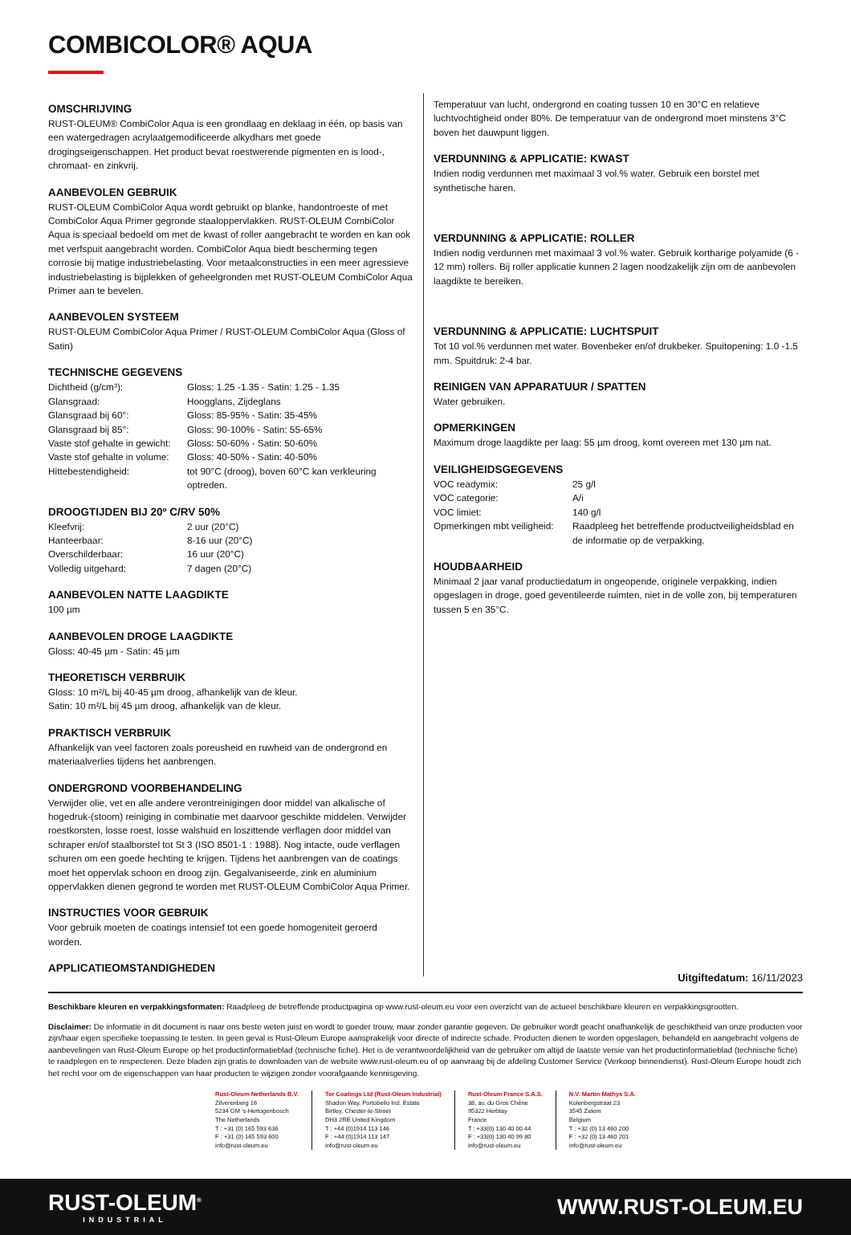COMBICOLOR® AQUA
OMSCHRIJVING
RUST-OLEUM® CombiColor Aqua is een grondlaag en deklaag in één, op basis van een watergedragen acrylaatgemodificeerde alkydhars met goede drogingseigenschappen. Het product bevat roestwerende pigmenten en is lood-, chromaat- en zinkvrij.
AANBEVOLEN GEBRUIK
RUST-OLEUM CombiColor Aqua wordt gebruikt op blanke, handontroeste of met CombiColor Aqua Primer gegronde staaloppervlakken. RUST-OLEUM CombiColor Aqua is speciaal bedoeld om met de kwast of roller aangebracht te worden en kan ook met verfspuit aangebracht worden. CombiColor Aqua biedt bescherming tegen corrosie bij matige industriebelasting. Voor metaalconstructies in een meer agressieve industriebelasting is bijplekken of geheelgronden met RUST-OLEUM CombiColor Aqua Primer aan te bevelen.
AANBEVOLEN SYSTEEM
RUST-OLEUM CombiColor Aqua Primer / RUST-OLEUM CombiColor Aqua (Gloss of Satin)
TECHNISCHE GEGEVENS
| Dichtheid (g/cm³): | Gloss: 1.25 -1.35 - Satin: 1.25 - 1.35 |
| Glansgraad: | Hoogglans, Zijdeglans |
| Glansgraad bij 60°: | Gloss: 85-95% - Satin: 35-45% |
| Glansgraad bij 85°: | Gloss: 90-100% - Satin: 55-65% |
| Vaste stof gehalte in gewicht: | Gloss: 50-60% - Satin: 50-60% |
| Vaste stof gehalte in volume: | Gloss: 40-50% - Satin: 40-50% |
| Hittebestendigheid: | tot 90°C (droog), boven 60°C kan verkleuring optreden. |
DROOGTIJDEN BIJ 20º C/RV 50%
| Kleefvrij: | 2 uur (20°C) |
| Hanteerbaar: | 8-16 uur (20°C) |
| Overschilderbaar: | 16 uur (20°C) |
| Volledig uitgehard: | 7 dagen (20°C) |
AANBEVOLEN NATTE LAAGDIKTE
100 µm
AANBEVOLEN DROGE LAAGDIKTE
Gloss: 40-45 µm - Satin: 45 µm
THEORETISCH VERBRUIK
Gloss: 10 m²/L bij 40-45 µm droog, afhankelijk van de kleur.
Satin: 10 m²/L bij 45 µm droog, afhankelijk van de kleur.
PRAKTISCH VERBRUIK
Afhankelijk van veel factoren zoals poreusheid en ruwheid van de ondergrond en materiaalverlies tijdens het aanbrengen.
ONDERGROND VOORBEHANDELING
Verwijder olie, vet en alle andere verontreinigingen door middel van alkalische of hogedruk-(stoom) reiniging in combinatie met daarvoor geschikte middelen. Verwijder roestkorsten, losse roest, losse walshuid en loszittende verflagen door middel van schraper en/of staalborstel tot St 3 (ISO 8501-1 : 1988). Nog intacte, oude verflagen schuren om een goede hechting te krijgen. Tijdens het aanbrengen van de coatings moet het oppervlak schoon en droog zijn. Gegalvaniseerde, zink en aluminium oppervlakken dienen gegrond te worden met RUST-OLEUM CombiColor Aqua Primer.
INSTRUCTIES VOOR GEBRUIK
Voor gebruik moeten de coatings intensief tot een goede homogeniteit geroerd worden.
APPLICATIEOMSTANDIGHEDEN
Temperatuur van lucht, ondergrond en coating tussen 10 en 30°C en relatieve luchtvochtigheid onder 80%. De temperatuur van de ondergrond moet minstens 3°C boven het dauwpunt liggen.
VERDUNNING & APPLICATIE: KWAST
Indien nodig verdunnen met maximaal 3 vol.% water. Gebruik een borstel met synthetische haren.
VERDUNNING & APPLICATIE: ROLLER
Indien nodig verdunnen met maximaal 3 vol.% water. Gebruik kortharige polyamide (6 - 12 mm) rollers. Bij roller applicatie kunnen 2 lagen noodzakelijk zijn om de aanbevolen laagdikte te bereiken.
VERDUNNING & APPLICATIE: LUCHTSPUIT
Tot 10 vol.% verdunnen met water. Bovenbeker en/of drukbeker. Spuitopening: 1.0 -1.5 mm. Spuitdruk: 2-4 bar.
REINIGEN VAN APPARATUUR / SPATTEN
Water gebruiken.
OPMERKINGEN
Maximum droge laagdikte per laag: 55 µm droog, komt overeen met 130 µm nat.
VEILIGHEIDSGEGEVENS
| VOC readymix: | 25 g/l |
| VOC categorie: | A/i |
| VOC limiet: | 140 g/l |
| Opmerkingen mbt veiligheid: | Raadpleeg het betreffende productveiligheidsblad en de informatie op de verpakking. |
HOUDBAARHEID
Minimaal 2 jaar vanaf productiedatum in ongeopende, originele verpakking, indien opgeslagen in droge, goed geventileerde ruimten, niet in de volle zon, bij temperaturen tussen 5 en 35°C.
Uitgiftedatum: 16/11/2023
Beschikbare kleuren en verpakkingsformaten: Raadpleeg de betreffende productpagina op www.rust-oleum.eu voor een overzicht van de actueel beschikbare kleuren en verpakkingsgrootten.
Disclaimer: De informatie in dit document is naar ons beste weten juist en wordt te goeder trouw, maar zonder garantie gegeven. De gebruiker wordt geacht onafhankelijk de geschiktheid van onze producten voor zijn/haar eigen specifieke toepassing te testen. In geen geval is Rust-Oleum Europe aansprakelijk voor directe of indirecte schade. Producten dienen te worden opgeslagen, behandeld en aangebracht volgens de aanbevelingen van Rust-Oleum Europe op het productinformatieblad (technische fiche). Het is de verantwoordelijkheid van de gebruiker om altijd de laatste versie van het productinformatieblad (technische fiche) te raadplegen en te respecteren. Deze bladen zijn gratis te downloaden van de website www.rust-oleum.eu of op aanvraag bij de afdeling Customer Service (Verkoop binnendienst). Rust-Oleum Europe houdt zich het recht voor om de eigenschappen van haar producten te wijzigen zonder voorafgaande kennisgeving.
Rust-Oleum Netherlands B.V.
Zilverenberg 16
5234 GM 's-Hertogenbosch
The Netherlands
T : +31 (0) 165 593 636
F : +31 (0) 165 593 600
info@rust-oleum.eu
Tor Coatings Ltd (Rust-Oleum Industrial)
Shadon Way, Portobello Ind. Estate
Birtley, Chester-le-Street
DH3 2RE United Kingdom
T : +44 (0)1914 113 146
F : +44 (0)1914 113 147
info@rust-oleum.eu
Rust-Oleum France S.A.S.
38, av. du Gros Chêne
95322 Herblay
France
T : +33(0) 130 40 00 44
F : +33(0) 130 40 99 80
info@rust-oleum.eu
N.V. Martin Mathys S.A.
Kolenbergstraat 23
3545 Zelem
Belgium
T : +32 (0) 13 460 200
F : +32 (0) 13 460 201
info@rust-oleum.eu
RUST-OLEUM<sup>®</sup>
INDUSTRIAL
WWW.RUST-OLEUM.EU